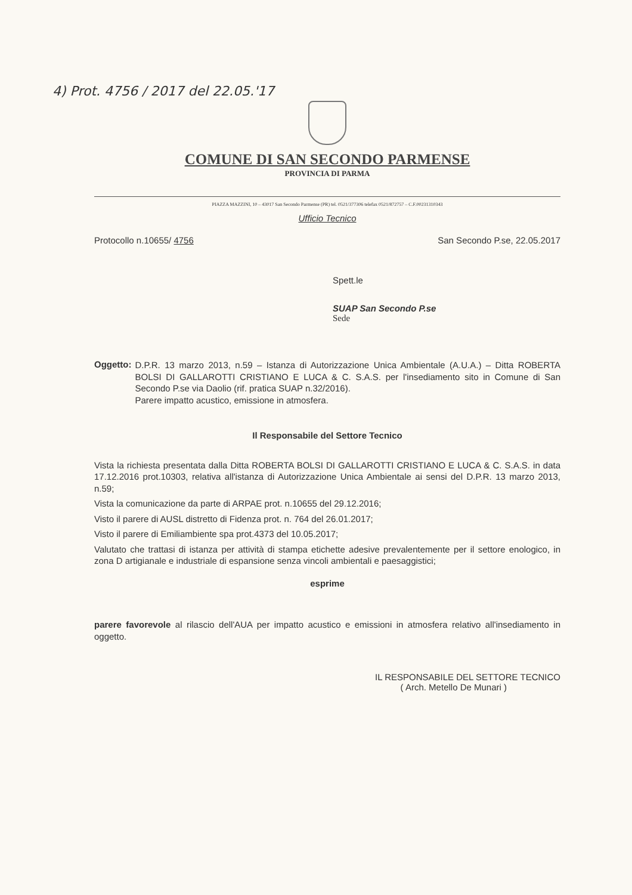4) Prot. 4756 / 2017 del 22.05.'17
COMUNE DI SAN SECONDO PARMENSE
PROVINCIA DI PARMA
PIAZZA MAZZINI, 10 – 43017 San Secondo Parmense (PR) tel. 0521/377306 telefax 0521/872757 – C.F.00231310343
Ufficio Tecnico
Protocollo n.10655/ 4756 San Secondo P.se, 22.05.2017
Spett.le
SUAP San Secondo P.se
Sede
Oggetto:
D.P.R. 13 marzo 2013, n.59 – Istanza di Autorizzazione Unica Ambientale (A.U.A.) – Ditta ROBERTA BOLSI DI GALLAROTTI CRISTIANO E LUCA & C. S.A.S. per l'insediamento sito in Comune di San Secondo P.se via Daolio (rif. pratica SUAP n.32/2016).
Parere impatto acustico, emissione in atmosfera.
Il Responsabile del Settore Tecnico
Vista la richiesta presentata dalla Ditta ROBERTA BOLSI DI GALLAROTTI CRISTIANO E LUCA & C. S.A.S. in data 17.12.2016 prot.10303, relativa all'istanza di Autorizzazione Unica Ambientale ai sensi del D.P.R. 13 marzo 2013, n.59;
Vista la comunicazione da parte di ARPAE prot. n.10655 del 29.12.2016;
Visto il parere di AUSL distretto di Fidenza prot. n. 764 del 26.01.2017;
Visto il parere di Emiliambiente spa prot.4373 del 10.05.2017;
Valutato che trattasi di istanza per attività di stampa etichette adesive prevalentemente per il settore enologico, in zona D artigianale e industriale di espansione senza vincoli ambientali e paesaggistici;
esprime
parere favorevole al rilascio dell'AUA per impatto acustico e emissioni in atmosfera relativo all'insediamento in oggetto.
IL RESPONSABILE DEL SETTORE TECNICO
( Arch. Metello De Munari )